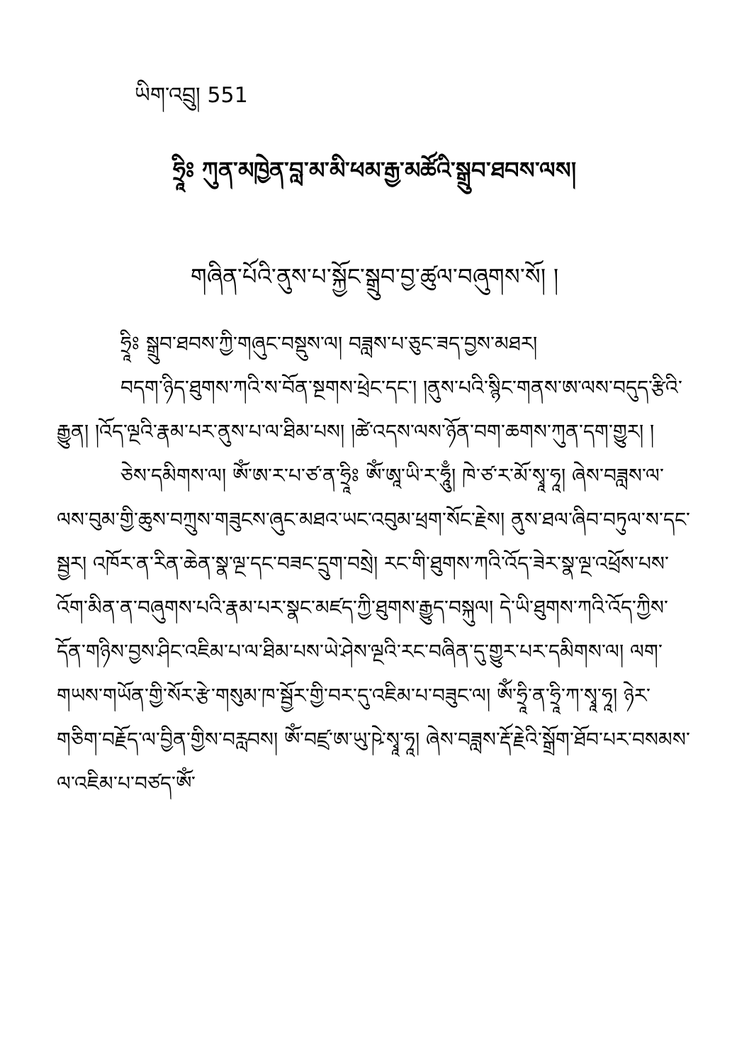ཡིག་འབྲུ། 551
ཧྲཱིཿ ཀུན་མཁྱེན་བླ་མ་མི་ཕམ་རྒྱ་མཚོའི་སྒྲུབ་ཐབས་ལས།
གཞིན་པོའི་ནུས་པ་སྐྱོང་སྒྲུབ་བྱ་ཚུལ་བཞུགས་སོ། །
ཧྲཱིཿ སྒྲུབ་ཐབས་ཀྱི་གཞུང་བསྡུས་ལ། བཟླས་པ་ཅུང་ཟད་བྱས་མཐར།
བདག་ཉིད་ཐུགས་ཀའི་ས་བོན་སྔགས་ཕྲེང་དང་། །ནུས་པའི་སྙིང་གནས་ཨ་ལས་བདུད་རྩིའི་རྒྱུན། །འོད་ལྔའི་རྣམ་པར་ནུས་པ་ལ་ཐིམ་པས། །ཚེ་འདས་ལས་ཉོན་བག་ཆགས་ཀུན་དག་གྱུར། །
ཅེས་དམིགས་ལ། ཨོཾ་ཨ་ར་པ་ཙ་ན་ཧྲཱིཿ ཨོཾ་ཨཱ་ཡི་ར་ཧཱུྃ། ཁེ་ཙ་ར་མོ་སྭཱ་ཧཱ། ཞེས་བཟླས་ལ་ལས་བུམ་གྱི་ཆུས་བཀྲུས་གཟུངས་ཞུང་མཐའ་ཡང་འབུམ་ཕྲག་སོང་རྗེས། ནུས་ཐལ་ཞིབ་བཏུལ་ས་དང་སྦྱར། འཁོར་ན་རིན་ཆེན་སྣ་ལྔ་དང་བཟང་དྲུག་བསྲེ། རང་གི་ཐུགས་ཀའི་འོད་ཟེར་སྣ་ལྔ་འཕྲོས་པས་འོག་མིན་ན་བཞུགས་པའི་རྣམ་པར་སྣང་མཛད་ཀྱི་ཐུགས་རྒྱུད་བསྐུལ། དེ་ཡི་ཐུགས་ཀའི་འོད་ཀྱིས་དོན་གཉིས་བྱས་ཤིང་འཇིམ་པ་ལ་ཐིམ་པས་ཡེ་ཤེས་ལྔའི་རང་བཞིན་དུ་གྱུར་པར་དམིགས་ལ། ལག་གཡས་གཡོན་གྱི་སོར་རྩེ་གསུམ་ཁ་སྦྱོར་གྱི་བར་དུ་འཇིམ་པ་བཟུང་ལ། ཨོཾ་ཧྲཱི་ན་ཧྲཱི་ཀ་སྭཱ་ཧཱ། ཉེར་གཅིག་བརྗོད་ལ་བྱིན་གྱིས་བརླབས། ཨོཾ་བཛྲ་ཨ་ཡུ་ཥེ་སྭཱ་ཧཱ། ཞེས་བཟླས་རྡོ་རྗེའི་སྒྲོག་ཐོབ་པར་བསམས་ལ་འཇིམ་པ་བཙད་ཨོཾ་